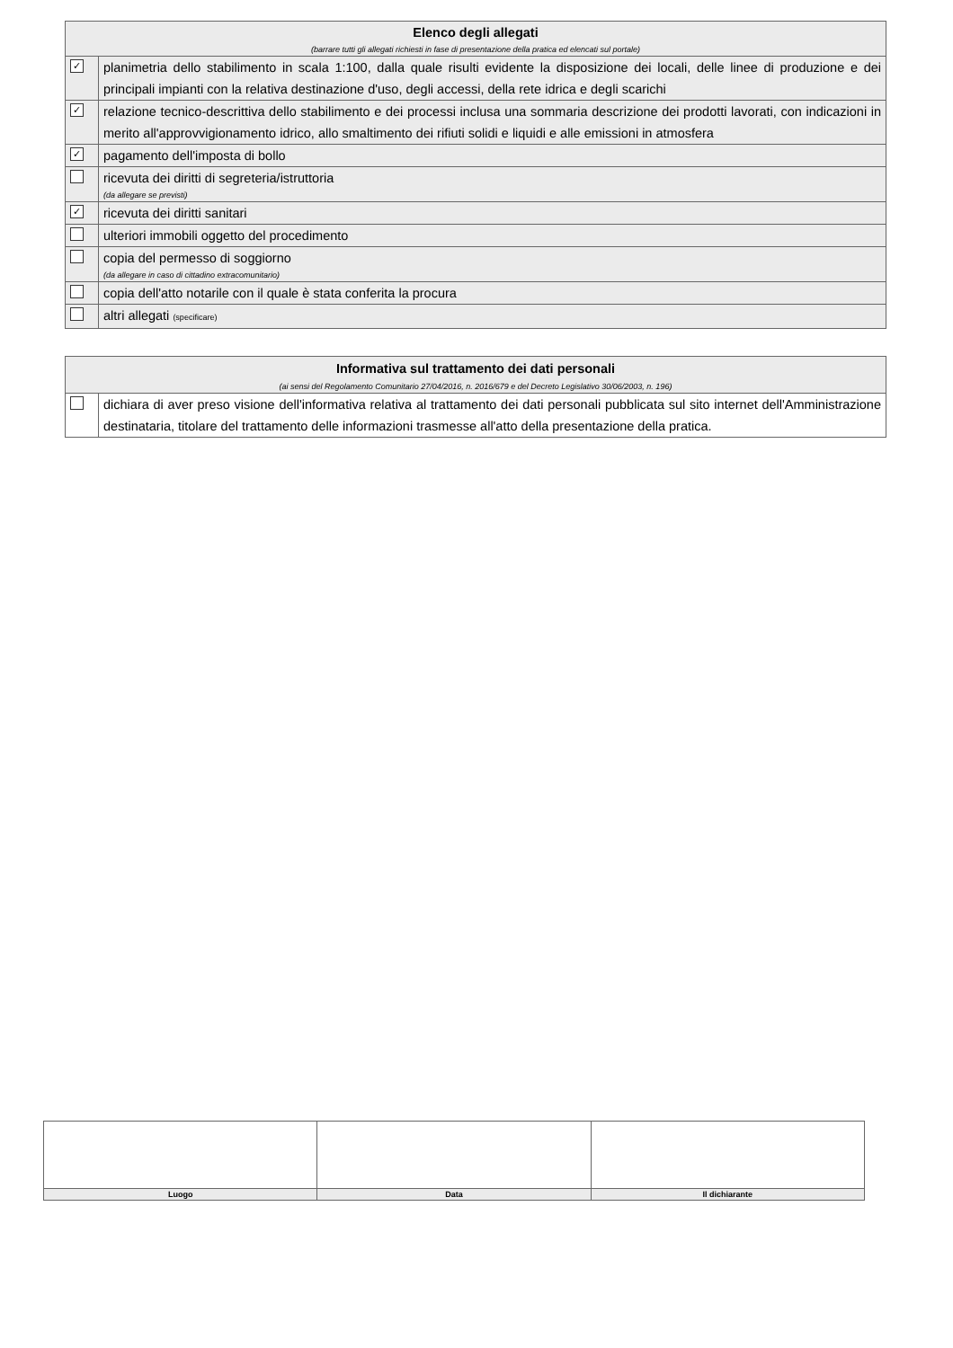| Elenco degli allegati (barrare tutti gli allegati richiesti in fase di presentazione della pratica ed elencati sul portale) | |
| ✓ | planimetria dello stabilimento in scala 1:100, dalla quale risulti evidente la disposizione dei locali, delle linee di produzione e dei principali impianti con la relativa destinazione d'uso, degli accessi, della rete idrica e degli scarichi |
| ✓ | relazione tecnico-descrittiva dello stabilimento e dei processi inclusa una sommaria descrizione dei prodotti lavorati, con indicazioni in merito all'approvvigionamento idrico, allo smaltimento dei rifiuti solidi e liquidi e alle emissioni in atmosfera |
| ✓ | pagamento dell'imposta di bollo |
| | ricevuta dei diritti di segreteria/istruttoria (da allegare se previsti) |
| ✓ | ricevuta dei diritti sanitari |
| | ulteriori immobili oggetto del procedimento |
| | copia del permesso di soggiorno (da allegare in caso di cittadino extracomunitario) |
| | copia dell'atto notarile con il quale è stata conferita la procura |
| | altri allegati (specificare) |
| Informativa sul trattamento dei dati personali (ai sensi del Regolamento Comunitario 27/04/2016, n. 2016/679 e del Decreto Legislativo 30/06/2003, n. 196) | |
| | dichiara di aver preso visione dell'informativa relativa al trattamento dei dati personali pubblicata sul sito internet dell'Amministrazione destinataria, titolare del trattamento delle informazioni trasmesse all'atto della presentazione della pratica. |
| Luogo | Data | Il dichiarante |